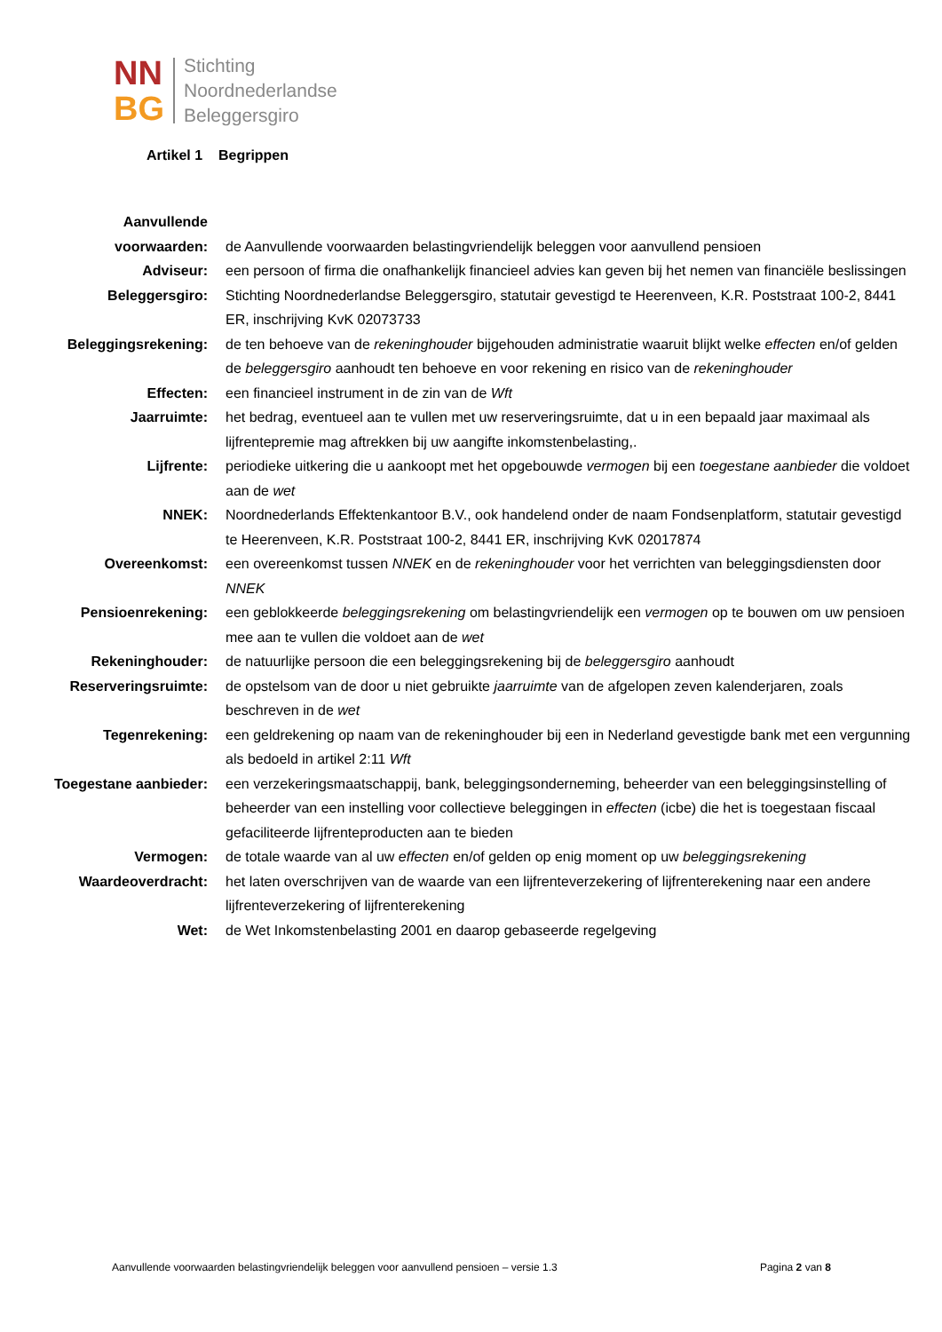NN
BG
Stichting
Noordnederlandse
Beleggersgiro
Artikel 1 Begrippen
| Aanvullende voorwaarden: | de Aanvullende voorwaarden belastingvriendelijk beleggen voor aanvullend pensioen |
| Adviseur: | een persoon of firma die onafhankelijk financieel advies kan geven bij het nemen van financiële beslissingen |
| Beleggersgiro: | Stichting Noordnederlandse Beleggersgiro, statutair gevestigd te Heerenveen, K.R. Poststraat 100-2, 8441 ER, inschrijving KvK 02073733 |
| Beleggingsrekening: | de ten behoeve van de rekeninghouder bijgehouden administratie waaruit blijkt welke effecten en/of gelden de beleggersgiro aanhoudt ten behoeve en voor rekening en risico van de rekeninghouder |
| Effecten: | een financieel instrument in de zin van de Wft |
| Jaarruimte: | het bedrag, eventueel aan te vullen met uw reserveringsruimte, dat u in een bepaald jaar maximaal als lijfrentepremie mag aftrekken bij uw aangifte inkomstenbelasting,. |
| Lijfrente: | periodieke uitkering die u aankoopt met het opgebouwde vermogen bij een toegestane aanbieder die voldoet aan de wet |
| NNEK: | Noordnederlands Effektenkantoor B.V., ook handelend onder de naam Fondsenplatform, statutair gevestigd te Heerenveen, K.R. Poststraat 100-2, 8441 ER, inschrijving KvK 02017874 |
| Overeenkomst: | een overeenkomst tussen NNEK en de rekeninghouder voor het verrichten van beleggingsdiensten door NNEK |
| Pensioenrekening: | een geblokkeerde beleggingsrekening om belastingvriendelijk een vermogen op te bouwen om uw pensioen mee aan te vullen die voldoet aan de wet |
| Rekeninghouder: | de natuurlijke persoon die een beleggingsrekening bij de beleggersgiro aanhoudt |
| Reserveringsruimte: | de opstelsom van de door u niet gebruikte jaarruimte van de afgelopen zeven kalenderjaren, zoals beschreven in de wet |
| Tegenrekening: | een geldrekening op naam van de rekeninghouder bij een in Nederland gevestigde bank met een vergunning als bedoeld in artikel 2:11 Wft |
| Toegestane aanbieder: | een verzekeringsmaatschappij, bank, beleggingsonderneming, beheerder van een beleggingsinstelling of beheerder van een instelling voor collectieve beleggingen in effecten (icbe) die het is toegestaan fiscaal gefaciliteerde lijfrenteproducten aan te bieden |
| Vermogen: | de totale waarde van al uw effecten en/of gelden op enig moment op uw beleggingsrekening |
| Waardeoverdracht: | het laten overschrijven van de waarde van een lijfrenteverzekering of lijfrenterekening naar een andere lijfrenteverzekering of lijfrenterekening |
| Wet: | de Wet Inkomstenbelasting 2001 en daarop gebaseerde regelgeving |
Aanvullende voorwaarden belastingvriendelijk beleggen voor aanvullend pensioen – versie 1.3 Pagina 2 van 8